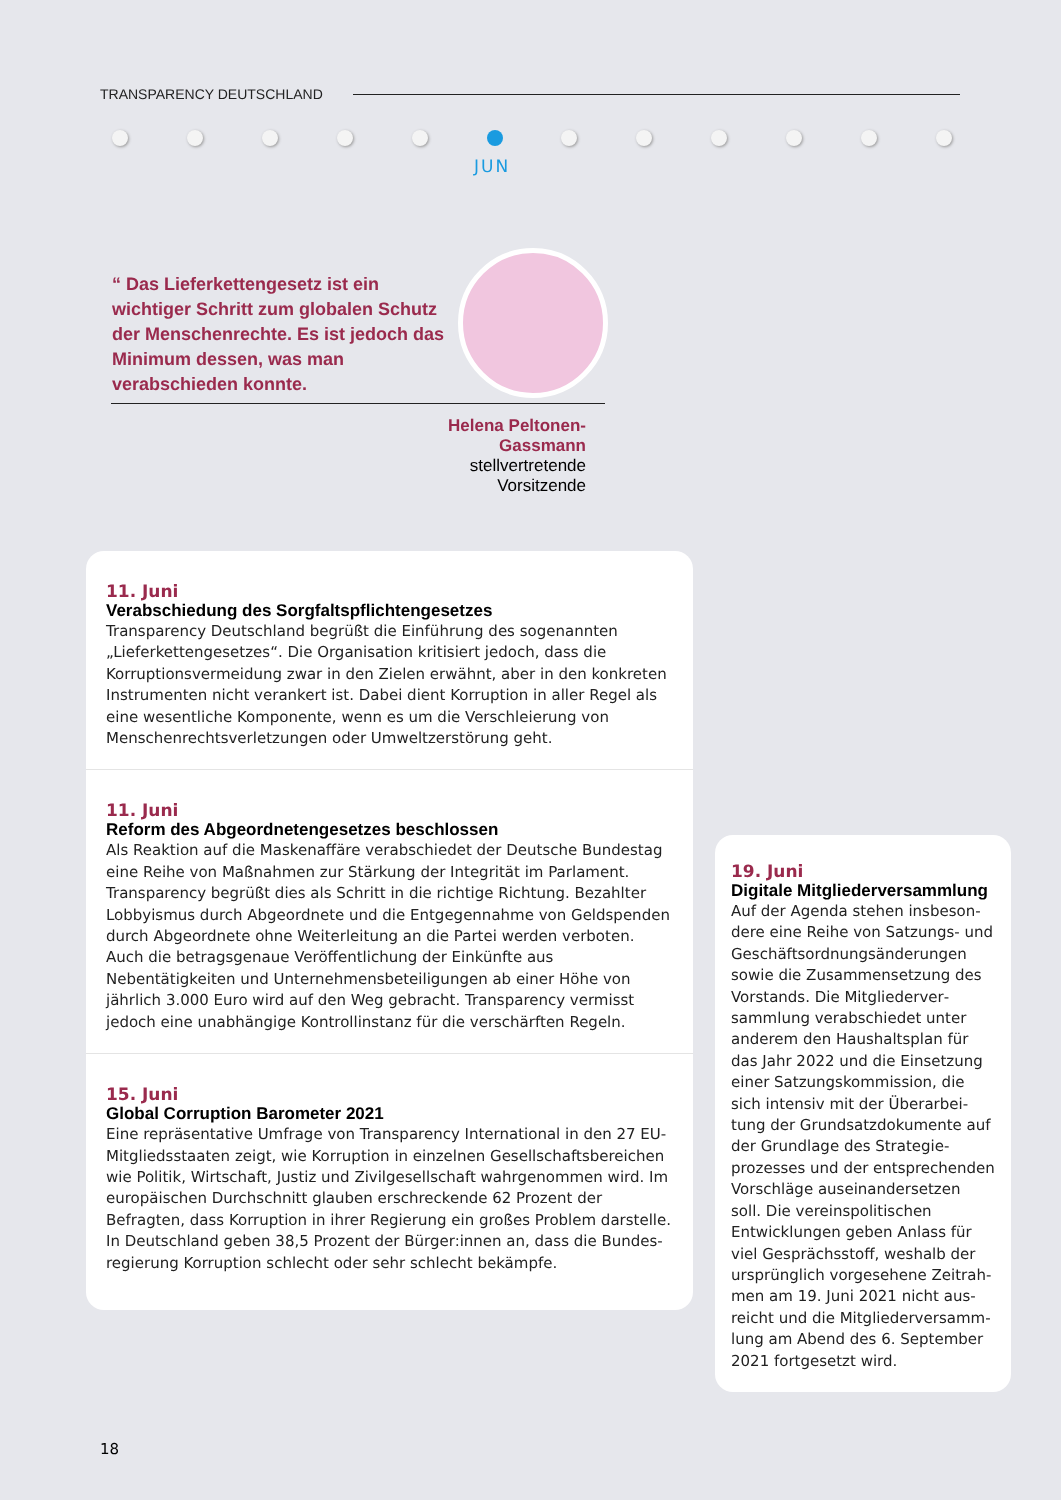TRANSPARENCY DEUTSCHLAND
JUN
“ Das Lieferkettengesetz ist ein wichtiger Schritt zum globalen Schutz der Menschenrechte. Es ist jedoch das Minimum dessen, was man verabschieden konnte.
Helena Peltonen-Gassmann
stellvertretende Vorsitzende
11. Juni
Verabschiedung des Sorgfaltspflichtengesetzes
Transparency Deutschland begrüßt die Einführung des sogenannten „Lieferkettengesetzes“. Die Organisation kritisiert jedoch, dass die Korruptionsvermeidung zwar in den Zielen erwähnt, aber in den konkreten Instrumenten nicht verankert ist. Dabei dient Korruption in aller Regel als eine wesentliche Komponente, wenn es um die Verschleierung von Menschen­rechtsverletzungen oder Umweltzerstörung geht.
11. Juni
Reform des Abgeordnetengesetzes beschlossen
Als Reaktion auf die Maskenaffäre verabschiedet der Deutsche Bundestag eine Reihe von Maßnahmen zur Stärkung der Integrität im Parlament. Transparency begrüßt dies als Schritt in die richtige Richtung. Bezahlter Lobbyismus durch Abgeordnete und die Entgegennahme von Geldspenden durch Abgeordnete ohne Weiterleitung an die Partei werden verboten. Auch die betragsgenaue Veröffentlichung der Einkünfte aus Nebentätigkeiten und Unternehmensbeteiligungen ab einer Höhe von jährlich 3.000 Euro wird auf den Weg gebracht. Transparency vermisst jedoch eine unabhängige Kontrollinstanz für die verschärften Regeln.
15. Juni
Global Corruption Barometer 2021
Eine repräsentative Umfrage von Transparency International in den 27 EU-Mitgliedsstaaten zeigt, wie Korruption in einzelnen Gesellschaftsbereichen wie Politik, Wirtschaft, Justiz und Zivilgesellschaft wahrgenommen wird. Im europäischen Durchschnitt glauben erschreckende 62 Prozent der Befragten, dass Korruption in ihrer Regierung ein großes Problem darstelle. In Deutschland geben 38,5 Prozent der Bürger:innen an, dass die Bundes­regierung Korruption schlecht oder sehr schlecht bekämpfe.
19. Juni
Digitale Mitgliederversammlung
Auf der Agenda stehen insbeson­dere eine Reihe von Satzungs- und Geschäftsordnungsänderungen sowie die Zusammensetzung des Vorstands. Die Mitgliederver­sammlung verabschiedet unter anderem den Haushaltsplan für das Jahr 2022 und die Einsetzung einer Satzungskommission, die sich intensiv mit der Überarbei­tung der Grundsatzdokumente auf der Grundlage des Strategie­prozesses und der entsprechen­den Vorschläge auseinanderset­zen soll. Die vereinspolitischen Entwicklungen geben Anlass für viel Gesprächsstoff, weshalb der ursprünglich vorgesehene Zeitrah­men am 19. Juni 2021 nicht aus­reicht und die Mitgliederversamm­lung am Abend des 6. September 2021 fortgesetzt wird.
18